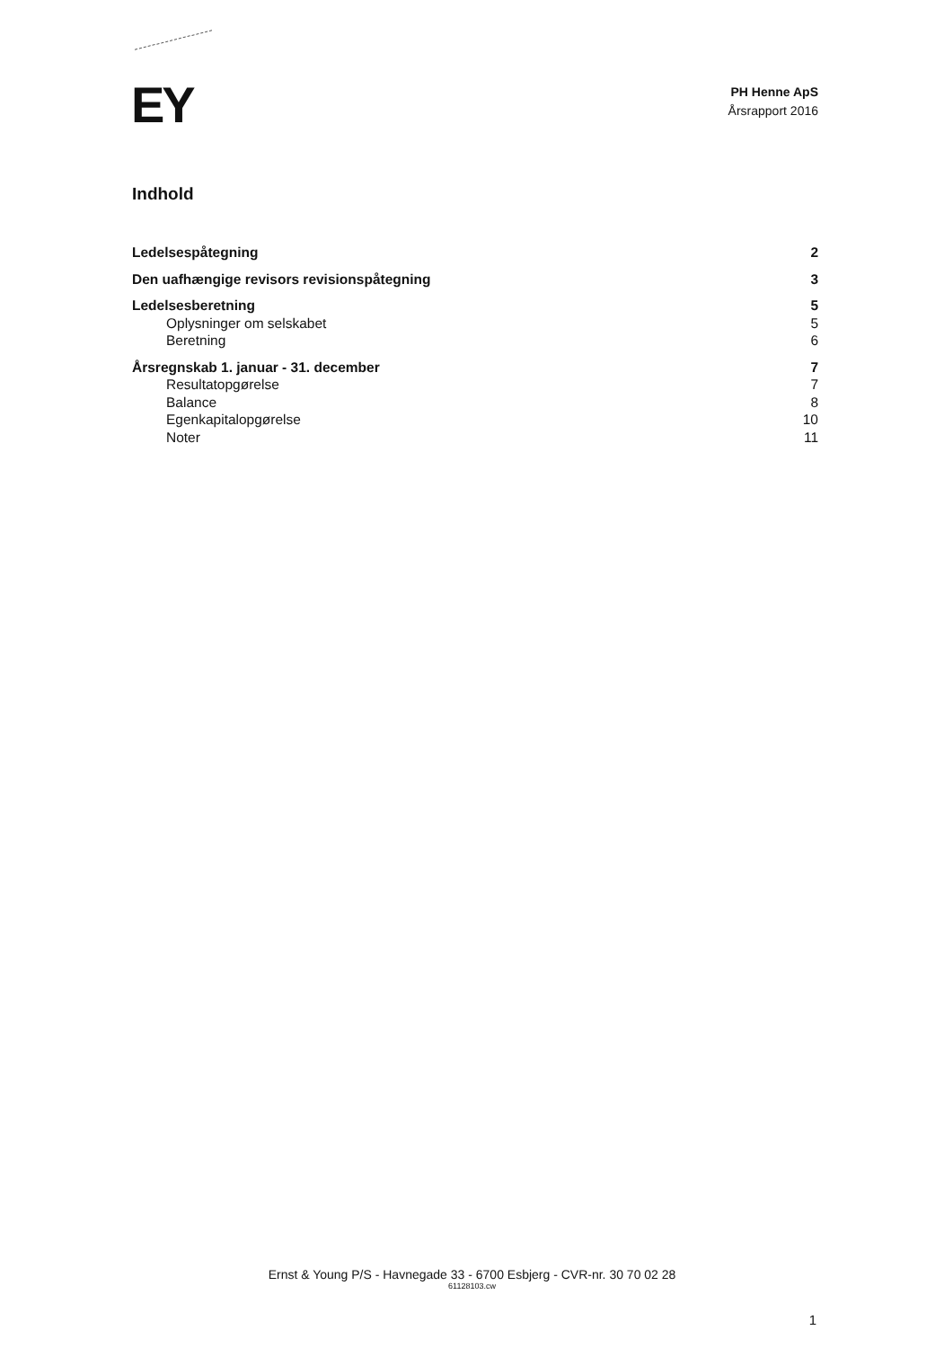EY
PH Henne ApS
Årsrapport 2016
Indhold
Ledelsespåtegning 2
Den uafhængige revisors revisionspåtegning 3
Ledelsesberetning 5
Oplysninger om selskabet 5
Beretning 6
Årsregnskab 1. januar - 31. december 7
Resultatopgørelse 7
Balance 8
Egenkapitalopgørelse 10
Noter 11
Ernst & Young P/S - Havnegade 33 - 6700 Esbjerg - CVR-nr. 30 70 02 28
61128103.cw
1